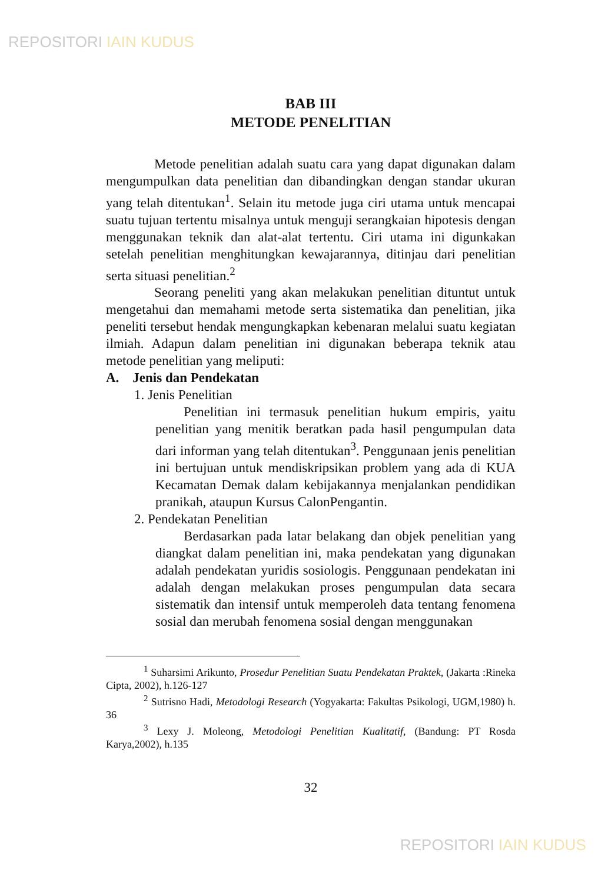REPOSITORI IAIN KUDUS
BAB III
METODE PENELITIAN
Metode penelitian adalah suatu cara yang dapat digunakan dalam mengumpulkan data penelitian dan dibandingkan dengan standar ukuran yang telah ditentukan<sup>1</sup>. Selain itu metode juga ciri utama untuk mencapai suatu tujuan tertentu misalnya untuk menguji serangkaian hipotesis dengan menggunakan teknik dan alat-alat tertentu. Ciri utama ini digunkakan setelah penelitian menghitungkan kewajarannya, ditinjau dari penelitian serta situasi penelitian.<sup>2</sup>
Seorang peneliti yang akan melakukan penelitian dituntut untuk mengetahui dan memahami metode serta sistematika dan penelitian, jika peneliti tersebut hendak mengungkapkan kebenaran melalui suatu kegiatan ilmiah. Adapun dalam penelitian ini digunakan beberapa teknik atau metode penelitian yang meliputi:
A. Jenis dan Pendekatan
1. Jenis Penelitian
Penelitian ini termasuk penelitian hukum empiris, yaitu penelitian yang menitik beratkan pada hasil pengumpulan data dari informan yang telah ditentukan<sup>3</sup>. Penggunaan jenis penelitian ini bertujuan untuk mendiskripsikan problem yang ada di KUA Kecamatan Demak dalam kebijakannya menjalankan pendidikan pranikah, ataupun Kursus CalonPengantin.
2. Pendekatan Penelitian
Berdasarkan pada latar belakang dan objek penelitian yang diangkat dalam penelitian ini, maka pendekatan yang digunakan adalah pendekatan yuridis sosiologis. Penggunaan pendekatan ini adalah dengan melakukan proses pengumpulan data secara sistematik dan intensif untuk memperoleh data tentang fenomena sosial dan merubah fenomena sosial dengan menggunakan
<sup>1</sup> Suharsimi Arikunto, Prosedur Penelitian Suatu Pendekatan Praktek, (Jakarta :Rineka Cipta, 2002), h.126-127
<sup>2</sup> Sutrisno Hadi, Metodologi Research (Yogyakarta: Fakultas Psikologi, UGM,1980) h. 36
<sup>3</sup> Lexy J. Moleong, Metodologi Penelitian Kualitatif, (Bandung: PT Rosda Karya,2002), h.135
32
REPOSITORI IAIN KUDUS